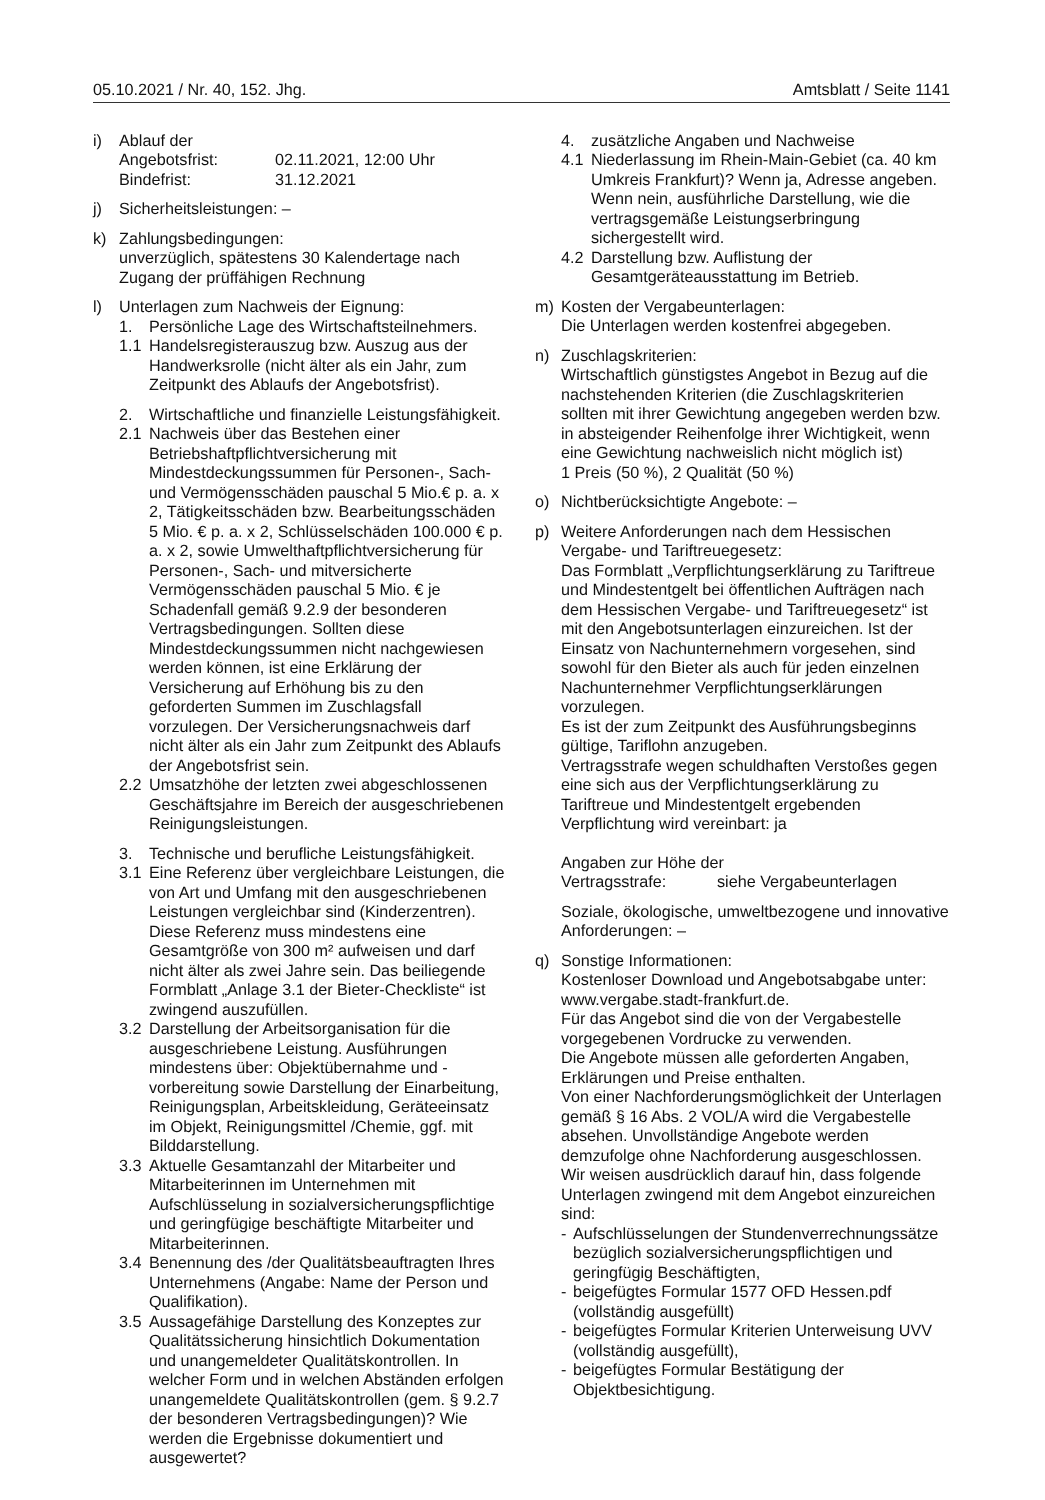05.10.2021 / Nr. 40, 152. Jhg. Amtsblatt / Seite 1141
i) Ablauf der
Angebotsfrist: 02.11.2021, 12:00 Uhr
Bindefrist: 31.12.2021
j) Sicherheitsleistungen: –
k) Zahlungsbedingungen:
unverzüglich, spätestens 30 Kalendertage nach Zugang der prüffähigen Rechnung
l) Unterlagen zum Nachweis der Eignung:
1. Persönliche Lage des Wirtschaftsteilnehmers.
1.1 Handelsregisterauszug bzw. Auszug aus der Handwerksrolle (nicht älter als ein Jahr, zum Zeitpunkt des Ablaufs der Angebotsfrist).
2. Wirtschaftliche und finanzielle Leistungsfähigkeit.
2.1 Nachweis über das Bestehen einer Betriebshaftpflichtversicherung mit Mindestdeckungssummen für Personen-, Sach- und Vermögensschäden pauschal 5 Mio.€ p. a. x 2, Tätigkeitsschäden bzw. Bearbeitungsschäden 5 Mio. € p. a. x 2, Schlüsselschäden 100.000 € p. a. x 2, sowie Umwelthaftpflichtversicherung für Personen-, Sach- und mitversicherte Vermögensschäden pauschal 5 Mio. € je Schadenfall gemäß 9.2.9 der besonderen Vertragsbedingungen. Sollten diese Mindestdeckungssummen nicht nachgewiesen werden können, ist eine Erklärung der Versicherung auf Erhöhung bis zu den geforderten Summen im Zuschlagsfall vorzulegen. Der Versicherungsnachweis darf nicht älter als ein Jahr zum Zeitpunkt des Ablaufs der Angebotsfrist sein.
2.2 Umsatzhöhe der letzten zwei abgeschlossenen Geschäftsjahre im Bereich der ausgeschriebenen Reinigungsleistungen.
3. Technische und berufliche Leistungsfähigkeit.
3.1 Eine Referenz über vergleichbare Leistungen, die von Art und Umfang mit den ausgeschriebenen Leistungen vergleichbar sind (Kinderzentren). Diese Referenz muss mindestens eine Gesamtgröße von 300 m² aufweisen und darf nicht älter als zwei Jahre sein. Das beiliegende Formblatt „Anlage 3.1 der Bieter-Checkliste“ ist zwingend auszufüllen.
3.2 Darstellung der Arbeitsorganisation für die ausgeschriebene Leistung. Ausführungen mindestens über: Objektübernahme und -vorbereitung sowie Darstellung der Einarbeitung, Reinigungsplan, Arbeitskleidung, Geräteeinsatz im Objekt, Reinigungsmittel /Chemie, ggf. mit Bilddarstellung.
3.3 Aktuelle Gesamtanzahl der Mitarbeiter und Mitarbeiterinnen im Unternehmen mit Aufschlüsselung in sozialversicherungspflichtige und geringfügige beschäftigte Mitarbeiter und Mitarbeiterinnen.
3.4 Benennung des /der Qualitätsbeauftragten Ihres Unternehmens (Angabe: Name der Person und Qualifikation).
3.5 Aussagefähige Darstellung des Konzeptes zur Qualitätssicherung hinsichtlich Dokumentation und unangemeldeter Qualitätskontrollen. In welcher Form und in welchen Abständen erfolgen unangemeldete Qualitätskontrollen (gem. § 9.2.7 der besonderen Vertragsbedingungen)? Wie werden die Ergebnisse dokumentiert und ausgewertet?
4. zusätzliche Angaben und Nachweise
4.1 Niederlassung im Rhein-Main-Gebiet (ca. 40 km Umkreis Frankfurt)? Wenn ja, Adresse angeben. Wenn nein, ausführliche Darstellung, wie die vertragsgemäße Leistungserbringung sichergestellt wird.
4.2 Darstellung bzw. Auflistung der Gesamtgeräteausstattung im Betrieb.
m) Kosten der Vergabeunterlagen:
Die Unterlagen werden kostenfrei abgegeben.
n) Zuschlagskriterien:
Wirtschaftlich günstigstes Angebot in Bezug auf die nachstehenden Kriterien (die Zuschlagskriterien sollten mit ihrer Gewichtung angegeben werden bzw. in absteigender Reihenfolge ihrer Wichtigkeit, wenn eine Gewichtung nachweislich nicht möglich ist)
1 Preis (50 %), 2 Qualität (50 %)
o) Nichtberücksichtigte Angebote: –
p) Weitere Anforderungen nach dem Hessischen Vergabe- und Tariftreuegesetz:
Das Formblatt „Verpflichtungserklärung zu Tariftreue und Mindestentgelt bei öffentlichen Aufträgen nach dem Hessischen Vergabe- und Tariftreuegesetz“ ist mit den Angebotsunterlagen einzureichen. Ist der Einsatz von Nachunternehmern vorgesehen, sind sowohl für den Bieter als auch für jeden einzelnen Nachunternehmer Verpflichtungserklärungen vorzulegen.
Es ist der zum Zeitpunkt des Ausführungsbeginns gültige, Tariflohn anzugeben.
Vertragsstrafe wegen schuldhaften Verstoßes gegen eine sich aus der Verpflichtungserklärung zu Tariftreue und Mindestentgelt ergebenden Verpflichtung wird vereinbart: ja
Angaben zur Höhe der
Vertragsstrafe: siehe Vergabeunterlagen
Soziale, ökologische, umweltbezogene und innovative Anforderungen: –
q) Sonstige Informationen:
Kostenloser Download und Angebotsabgabe unter: www.vergabe.stadt-frankfurt.de.
Für das Angebot sind die von der Vergabestelle vorgegebenen Vordrucke zu verwenden.
Die Angebote müssen alle geforderten Angaben, Erklärungen und Preise enthalten.
Von einer Nachforderungsmöglichkeit der Unterlagen gemäß § 16 Abs. 2 VOL/A wird die Vergabestelle absehen. Unvollständige Angebote werden demzufolge ohne Nachforderung ausgeschlossen.
Wir weisen ausdrücklich darauf hin, dass folgende Unterlagen zwingend mit dem Angebot einzureichen sind:
- Aufschlüsselungen der Stundenverrechnungssätze bezüglich sozialversicherungspflichtigen und geringfügig Beschäftigten,
- beigefügtes Formular 1577 OFD Hessen.pdf (vollständig ausgefüllt)
- beigefügtes Formular Kriterien Unterweisung UVV (vollständig ausgefüllt),
- beigefügtes Formular Bestätigung der Objektbesichtigung.